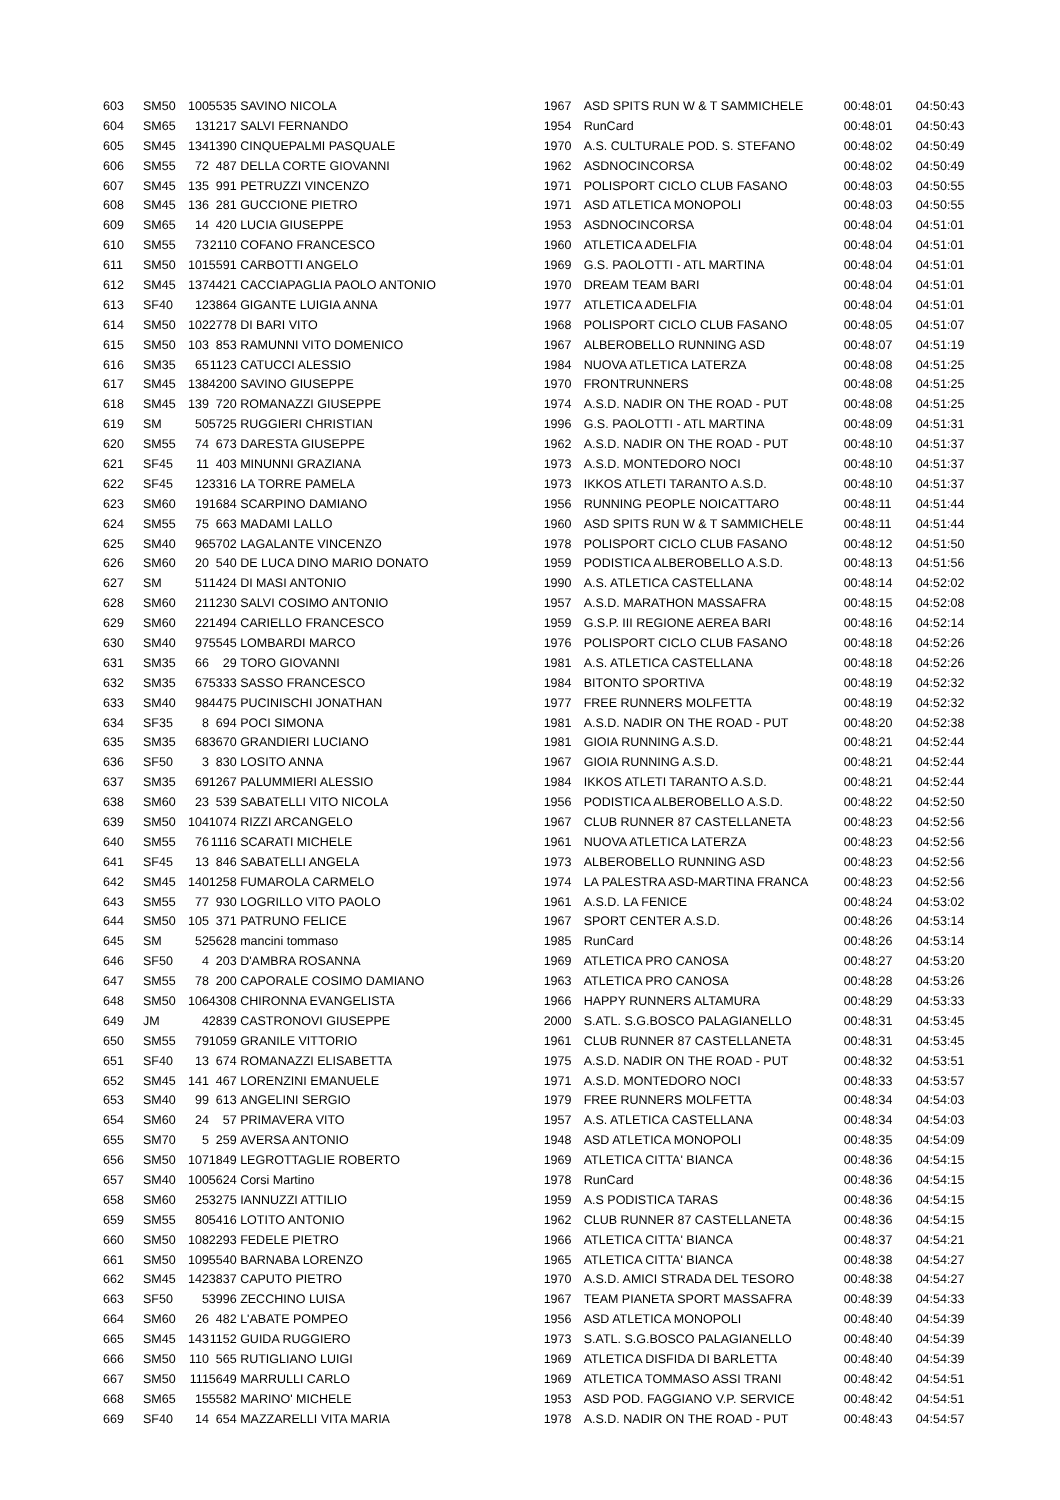| 603 | SM50 | 100 | 5535 | SAVINO NICOLA | 1967 | ASD SPITS RUN W & T SAMMICHELE | 00:48:01 | 04:50:43 |
| 604 | SM65 | 13 | 1217 | SALVI FERNANDO | 1954 | RunCard | 00:48:01 | 04:50:43 |
| 605 | SM45 | 134 | 1390 | CINQUEPALMI PASQUALE | 1970 | A.S. CULTURALE POD. S. STEFANO | 00:48:02 | 04:50:49 |
| 606 | SM55 | 72 | 487 | DELLA CORTE GIOVANNI | 1962 | ASDNOCINCORSA | 00:48:02 | 04:50:49 |
| 607 | SM45 | 135 | 991 | PETRUZZI VINCENZO | 1971 | POLISPORT CICLO CLUB FASANO | 00:48:03 | 04:50:55 |
| 608 | SM45 | 136 | 281 | GUCCIONE PIETRO | 1971 | ASD ATLETICA MONOPOLI | 00:48:03 | 04:50:55 |
| 609 | SM65 | 14 | 420 | LUCIA GIUSEPPE | 1953 | ASDNOCINCORSA | 00:48:04 | 04:51:01 |
| 610 | SM55 | 73 | 2110 | COFANO FRANCESCO | 1960 | ATLETICA ADELFIA | 00:48:04 | 04:51:01 |
| 611 | SM50 | 101 | 5591 | CARBOTTI ANGELO | 1969 | G.S. PAOLOTTI - ATL MARTINA | 00:48:04 | 04:51:01 |
| 612 | SM45 | 137 | 4421 | CACCIAPAGLIA PAOLO ANTONIO | 1970 | DREAM TEAM BARI | 00:48:04 | 04:51:01 |
| 613 | SF40 | 12 | 3864 | GIGANTE LUIGIA ANNA | 1977 | ATLETICA ADELFIA | 00:48:04 | 04:51:01 |
| 614 | SM50 | 102 | 2778 | DI BARI VITO | 1968 | POLISPORT CICLO CLUB FASANO | 00:48:05 | 04:51:07 |
| 615 | SM50 | 103 | 853 | RAMUNNI VITO DOMENICO | 1967 | ALBEROBELLO RUNNING ASD | 00:48:07 | 04:51:19 |
| 616 | SM35 | 65 | 1123 | CATUCCI ALESSIO | 1984 | NUOVA ATLETICA LATERZA | 00:48:08 | 04:51:25 |
| 617 | SM45 | 138 | 4200 | SAVINO GIUSEPPE | 1970 | FRONTRUNNERS | 00:48:08 | 04:51:25 |
| 618 | SM45 | 139 | 720 | ROMANAZZI GIUSEPPE | 1974 | A.S.D. NADIR ON THE ROAD - PUT | 00:48:08 | 04:51:25 |
| 619 | SM | 50 | 5725 | RUGGIERI CHRISTIAN | 1996 | G.S. PAOLOTTI - ATL MARTINA | 00:48:09 | 04:51:31 |
| 620 | SM55 | 74 | 673 | DARESTA GIUSEPPE | 1962 | A.S.D. NADIR ON THE ROAD - PUT | 00:48:10 | 04:51:37 |
| 621 | SF45 | 11 | 403 | MINUNNI GRAZIANA | 1973 | A.S.D. MONTEDORO NOCI | 00:48:10 | 04:51:37 |
| 622 | SF45 | 12 | 3316 | LA TORRE PAMELA | 1973 | IKKOS ATLETI TARANTO A.S.D. | 00:48:10 | 04:51:37 |
| 623 | SM60 | 19 | 1684 | SCARPINO DAMIANO | 1956 | RUNNING PEOPLE NOICATTARO | 00:48:11 | 04:51:44 |
| 624 | SM55 | 75 | 663 | MADAMI LALLO | 1960 | ASD SPITS RUN W & T SAMMICHELE | 00:48:11 | 04:51:44 |
| 625 | SM40 | 96 | 5702 | LAGALANTE VINCENZO | 1978 | POLISPORT CICLO CLUB FASANO | 00:48:12 | 04:51:50 |
| 626 | SM60 | 20 | 540 | DE LUCA DINO MARIO DONATO | 1959 | PODISTICA ALBEROBELLO A.S.D. | 00:48:13 | 04:51:56 |
| 627 | SM | 51 | 1424 | DI MASI ANTONIO | 1990 | A.S. ATLETICA CASTELLANA | 00:48:14 | 04:52:02 |
| 628 | SM60 | 21 | 1230 | SALVI COSIMO ANTONIO | 1957 | A.S.D. MARATHON MASSAFRA | 00:48:15 | 04:52:08 |
| 629 | SM60 | 22 | 1494 | CARIELLO FRANCESCO | 1959 | G.S.P. III REGIONE AEREA BARI | 00:48:16 | 04:52:14 |
| 630 | SM40 | 97 | 5545 | LOMBARDI MARCO | 1976 | POLISPORT CICLO CLUB FASANO | 00:48:18 | 04:52:26 |
| 631 | SM35 | 66 | 29 | TORO GIOVANNI | 1981 | A.S. ATLETICA CASTELLANA | 00:48:18 | 04:52:26 |
| 632 | SM35 | 67 | 5333 | SASSO FRANCESCO | 1984 | BITONTO SPORTIVA | 00:48:19 | 04:52:32 |
| 633 | SM40 | 98 | 4475 | PUCINISCHI JONATHAN | 1977 | FREE RUNNERS MOLFETTA | 00:48:19 | 04:52:32 |
| 634 | SF35 | 8 | 694 | POCI SIMONA | 1981 | A.S.D. NADIR ON THE ROAD - PUT | 00:48:20 | 04:52:38 |
| 635 | SM35 | 68 | 3670 | GRANDIERI LUCIANO | 1981 | GIOIA RUNNING A.S.D. | 00:48:21 | 04:52:44 |
| 636 | SF50 | 3 | 830 | LOSITO ANNA | 1967 | GIOIA RUNNING A.S.D. | 00:48:21 | 04:52:44 |
| 637 | SM35 | 69 | 1267 | PALUMMIERI ALESSIO | 1984 | IKKOS ATLETI TARANTO A.S.D. | 00:48:21 | 04:52:44 |
| 638 | SM60 | 23 | 539 | SABATELLI VITO NICOLA | 1956 | PODISTICA ALBEROBELLO A.S.D. | 00:48:22 | 04:52:50 |
| 639 | SM50 | 104 | 1074 | RIZZI ARCANGELO | 1967 | CLUB RUNNER 87 CASTELLANETA | 00:48:23 | 04:52:56 |
| 640 | SM55 | 76 | 1116 | SCARATI MICHELE | 1961 | NUOVA ATLETICA LATERZA | 00:48:23 | 04:52:56 |
| 641 | SF45 | 13 | 846 | SABATELLI ANGELA | 1973 | ALBEROBELLO RUNNING ASD | 00:48:23 | 04:52:56 |
| 642 | SM45 | 140 | 1258 | FUMAROLA CARMELO | 1974 | LA PALESTRA ASD-MARTINA FRANCA | 00:48:23 | 04:52:56 |
| 643 | SM55 | 77 | 930 | LOGRILLO VITO PAOLO | 1961 | A.S.D. LA FENICE | 00:48:24 | 04:53:02 |
| 644 | SM50 | 105 | 371 | PATRUNO FELICE | 1967 | SPORT CENTER A.S.D. | 00:48:26 | 04:53:14 |
| 645 | SM | 52 | 5628 | mancini tommaso | 1985 | RunCard | 00:48:26 | 04:53:14 |
| 646 | SF50 | 4 | 203 | D'AMBRA ROSANNA | 1969 | ATLETICA PRO CANOSA | 00:48:27 | 04:53:20 |
| 647 | SM55 | 78 | 200 | CAPORALE COSIMO DAMIANO | 1963 | ATLETICA PRO CANOSA | 00:48:28 | 04:53:26 |
| 648 | SM50 | 106 | 4308 | CHIRONNA EVANGELISTA | 1966 | HAPPY RUNNERS ALTAMURA | 00:48:29 | 04:53:33 |
| 649 | JM | 4 | 2839 | CASTRONOVI GIUSEPPE | 2000 | S.ATL. S.G.BOSCO PALAGIANELLO | 00:48:31 | 04:53:45 |
| 650 | SM55 | 79 | 1059 | GRANILE VITTORIO | 1961 | CLUB RUNNER 87 CASTELLANETA | 00:48:31 | 04:53:45 |
| 651 | SF40 | 13 | 674 | ROMANAZZI ELISABETTA | 1975 | A.S.D. NADIR ON THE ROAD - PUT | 00:48:32 | 04:53:51 |
| 652 | SM45 | 141 | 467 | LORENZINI EMANUELE | 1971 | A.S.D. MONTEDORO NOCI | 00:48:33 | 04:53:57 |
| 653 | SM40 | 99 | 613 | ANGELINI SERGIO | 1979 | FREE RUNNERS MOLFETTA | 00:48:34 | 04:54:03 |
| 654 | SM60 | 24 | 57 | PRIMAVERA VITO | 1957 | A.S. ATLETICA CASTELLANA | 00:48:34 | 04:54:03 |
| 655 | SM70 | 5 | 259 | AVERSA ANTONIO | 1948 | ASD ATLETICA MONOPOLI | 00:48:35 | 04:54:09 |
| 656 | SM50 | 107 | 1849 | LEGROTTAGLIE ROBERTO | 1969 | ATLETICA CITTA' BIANCA | 00:48:36 | 04:54:15 |
| 657 | SM40 | 100 | 5624 | Corsi Martino | 1978 | RunCard | 00:48:36 | 04:54:15 |
| 658 | SM60 | 25 | 3275 | IANNUZZI ATTILIO | 1959 | A.S PODISTICA TARAS | 00:48:36 | 04:54:15 |
| 659 | SM55 | 80 | 5416 | LOTITO ANTONIO | 1962 | CLUB RUNNER 87 CASTELLANETA | 00:48:36 | 04:54:15 |
| 660 | SM50 | 108 | 2293 | FEDELE PIETRO | 1966 | ATLETICA CITTA' BIANCA | 00:48:37 | 04:54:21 |
| 661 | SM50 | 109 | 5540 | BARNABA LORENZO | 1965 | ATLETICA CITTA' BIANCA | 00:48:38 | 04:54:27 |
| 662 | SM45 | 142 | 3837 | CAPUTO PIETRO | 1970 | A.S.D. AMICI STRADA DEL TESORO | 00:48:38 | 04:54:27 |
| 663 | SF50 | 5 | 3996 | ZECCHINO LUISA | 1967 | TEAM PIANETA SPORT MASSAFRA | 00:48:39 | 04:54:33 |
| 664 | SM60 | 26 | 482 | L'ABATE POMPEO | 1956 | ASD ATLETICA MONOPOLI | 00:48:40 | 04:54:39 |
| 665 | SM45 | 143 | 1152 | GUIDA RUGGIERO | 1973 | S.ATL. S.G.BOSCO PALAGIANELLO | 00:48:40 | 04:54:39 |
| 666 | SM50 | 110 | 565 | RUTIGLIANO LUIGI | 1969 | ATLETICA DISFIDA DI BARLETTA | 00:48:40 | 04:54:39 |
| 667 | SM50 | 111 | 5649 | MARRULLI CARLO | 1969 | ATLETICA TOMMASO ASSI TRANI | 00:48:42 | 04:54:51 |
| 668 | SM65 | 15 | 5582 | MARINO' MICHELE | 1953 | ASD POD. FAGGIANO V.P. SERVICE | 00:48:42 | 04:54:51 |
| 669 | SF40 | 14 | 654 | MAZZARELLI VITA MARIA | 1978 | A.S.D. NADIR ON THE ROAD - PUT | 00:48:43 | 04:54:57 |